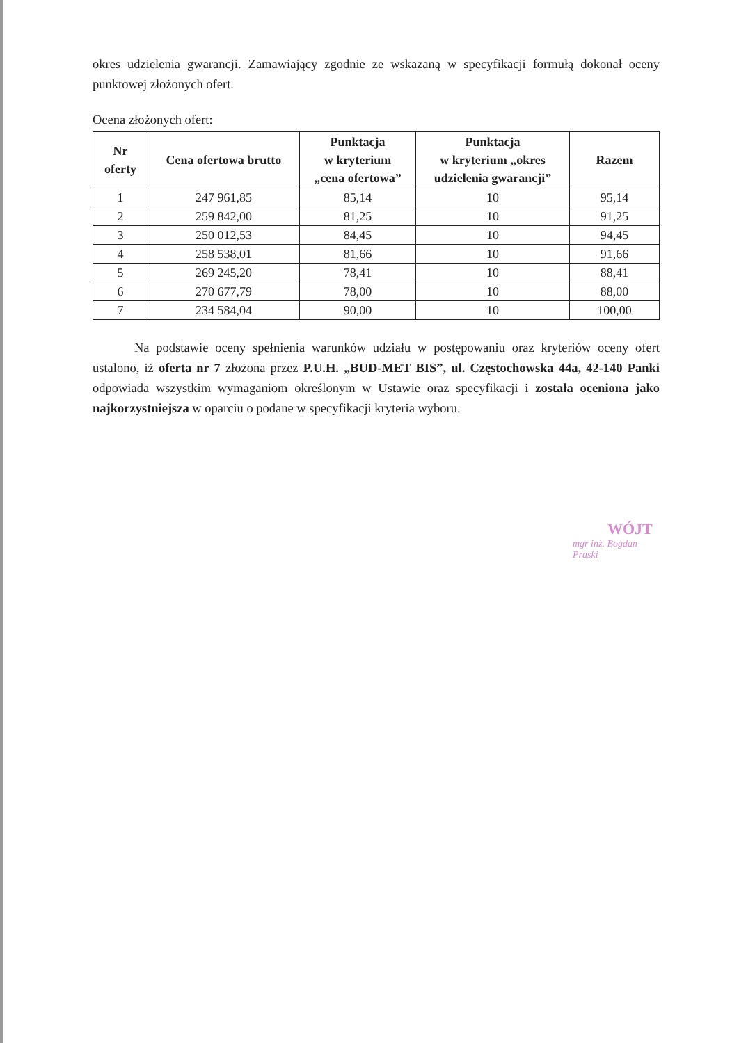okres udzielenia gwarancji. Zamawiający zgodnie ze wskazaną w specyfikacji formułą dokonał oceny punktowej złożonych ofert.
Ocena złożonych ofert:
| Nr oferty | Cena ofertowa brutto | Punktacja w kryterium „cena ofertowa” | Punktacja w kryterium „okres udzielenia gwarancji” | Razem |
| --- | --- | --- | --- | --- |
| 1 | 247 961,85 | 85,14 | 10 | 95,14 |
| 2 | 259 842,00 | 81,25 | 10 | 91,25 |
| 3 | 250 012,53 | 84,45 | 10 | 94,45 |
| 4 | 258 538,01 | 81,66 | 10 | 91,66 |
| 5 | 269 245,20 | 78,41 | 10 | 88,41 |
| 6 | 270 677,79 | 78,00 | 10 | 88,00 |
| 7 | 234 584,04 | 90,00 | 10 | 100,00 |
Na podstawie oceny spełnienia warunków udziału w postępowaniu oraz kryteriów oceny ofert ustalono, iż oferta nr 7 złożona przez P.U.H. „BUD-MET BIS”, ul. Częstochowska 44a, 42-140 Panki odpowiada wszystkim wymaganiom określonym w Ustawie oraz specyfikacji i została oceniona jako najkorzystniejsza w oparciu o podane w specyfikacji kryteria wyboru.
WÓJT
mgr inż. Bogdan Praski